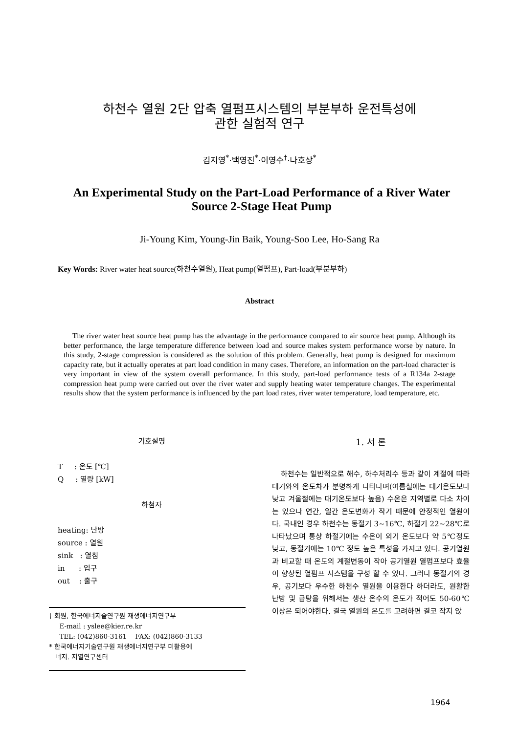하천수 열원 2단 압축 열펌프시스템의 부분부하 운전특성에
관한 실험적 연구
김지영<sup>*</sup>·백영진<sup>*</sup>·이영수<sup>†</sup>·나호상<sup>*</sup>
An Experimental Study on the Part-Load Performance of a River Water Source 2-Stage Heat Pump
Ji-Young Kim, Young-Jin Baik, Young-Soo Lee, Ho-Sang Ra
Key Words: River water heat source(하천수열원), Heat pump(열펌프), Part-load(부분부하)
Abstract
The river water heat source heat pump has the advantage in the performance compared to air source heat pump. Although its better performance, the large temperature difference between load and source makes system performance worse by nature. In this study, 2-stage compression is considered as the solution of this problem. Generally, heat pump is designed for maximum capacity rate, but it actually operates at part load condition in many cases. Therefore, an information on the part-load character is very important in view of the system overall performance. In this study, part-load performance tests of a R134a 2-stage compression heat pump were carried out over the river water and supply heating water temperature changes. The experimental results show that the system performance is influenced by the part load rates, river water temperature, load temperature, etc.
기호설명
T : 온도 [℃]
Q : 열량 [kW]
하첨자
heating: 난방
source : 열원
sink : 열침
in : 입구
out : 출구
† 회원, 한국에너지술연구원 재생에너지연구부
E-mail : yslee@kier.re.kr
TEL: (042)860-3161 FAX: (042)860-3133
* 한국에너지기술연구원 재생에너지연구부 미활용에
너지. 지열연구센터
1. 서 론
하천수는 일반적으로 해수, 하수처리수 등과 같이 계절에 따라 대기와의 온도차가 분명하게 나타나며(여름철에는 대기온도보다 낮고 겨울철에는 대기온도보다 높음) 수온은 지역별로 다소 차이는 있으나 연간, 일간 온도변화가 작기 때문에 안정적인 열원이다. 국내인 경우 하천수는 동절기 3~16℃, 하절기 22~28℃로 나타났으며 통상 하절기에는 수온이 외기 온도보다 약 5℃정도 낮고, 동절기에는 10℃ 정도 높은 특성을 가지고 있다. 공기열원과 비교할 때 온도의 계절변동이 작아 공기열원 열펌프보다 효율이 향상된 열펌프 시스템을 구성 할 수 있다. 그러나 동절기의 경우, 공기보다 우수한 하천수 열원을 이용한다 하더라도, 원활한 난방 및 급탕을 위해서는 생산 온수의 온도가 적어도 50-60℃ 이상은 되어야한다. 결국 열원의 온도를 고려하면 결코 작지 않
1964